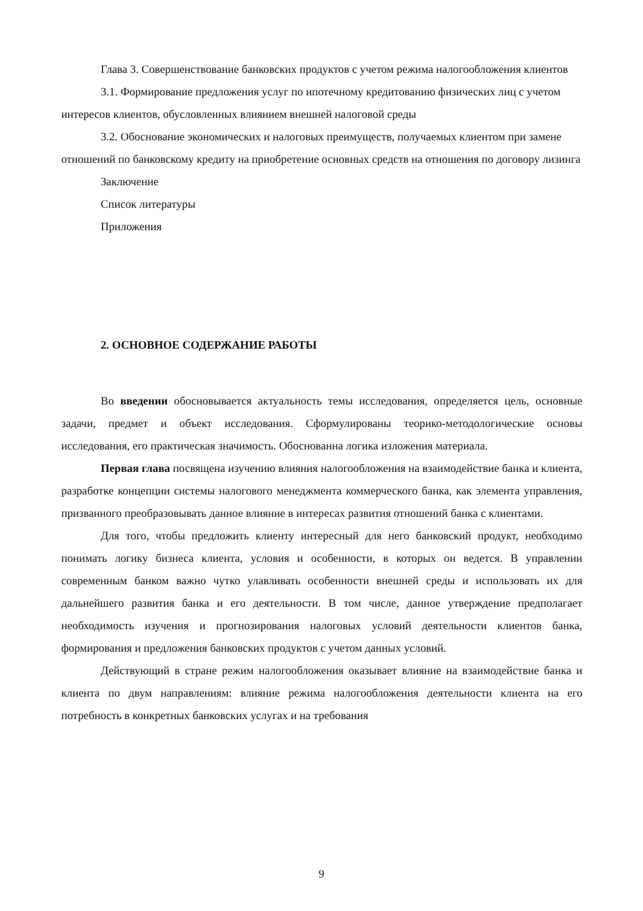Глава 3. Совершенствование банковских продуктов с учетом режима налогообложения клиентов
3.1. Формирование предложения услуг по ипотечному кредитованию физических лиц с учетом интересов клиентов, обусловленных влиянием внешней налоговой среды
3.2. Обоснование экономических и налоговых преимуществ, получаемых клиентом при замене отношений по банковскому кредиту на приобретение основных средств на отношения по договору лизинга
Заключение
Список литературы
Приложения
2. ОСНОВНОЕ СОДЕРЖАНИЕ РАБОТЫ
Во введении обосновывается актуальность темы исследования, определяется цель, основные задачи, предмет и объект исследования. Сформулированы теорико-методологические основы исследования, его практическая значимость. Обоснованна логика изложения материала.
Первая глава посвящена изучению влияния налогообложения на взаимодействие банка и клиента, разработке концепции системы налогового менеджмента коммерческого банка, как элемента управления, призванного преобразовывать данное влияние в интересах развития отношений банка с клиентами.
Для того, чтобы предложить клиенту интересный для него банковский продукт, необходимо понимать логику бизнеса клиента, условия и особенности, в которых он ведется. В управлении современным банком важно чутко улавливать особенности внешней среды и использовать их для дальнейшего развития банка и его деятельности. В том числе, данное утверждение предполагает необходимость изучения и прогнозирования налоговых условий деятельности клиентов банка, формирования и предложения банковских продуктов с учетом данных условий.
Действующий в стране режим налогообложения оказывает влияние на взаимодействие банка и клиента по двум направлениям: влияние режима налогообложения деятельности клиента на его потребность в конкретных банковских услугах и на требования
9